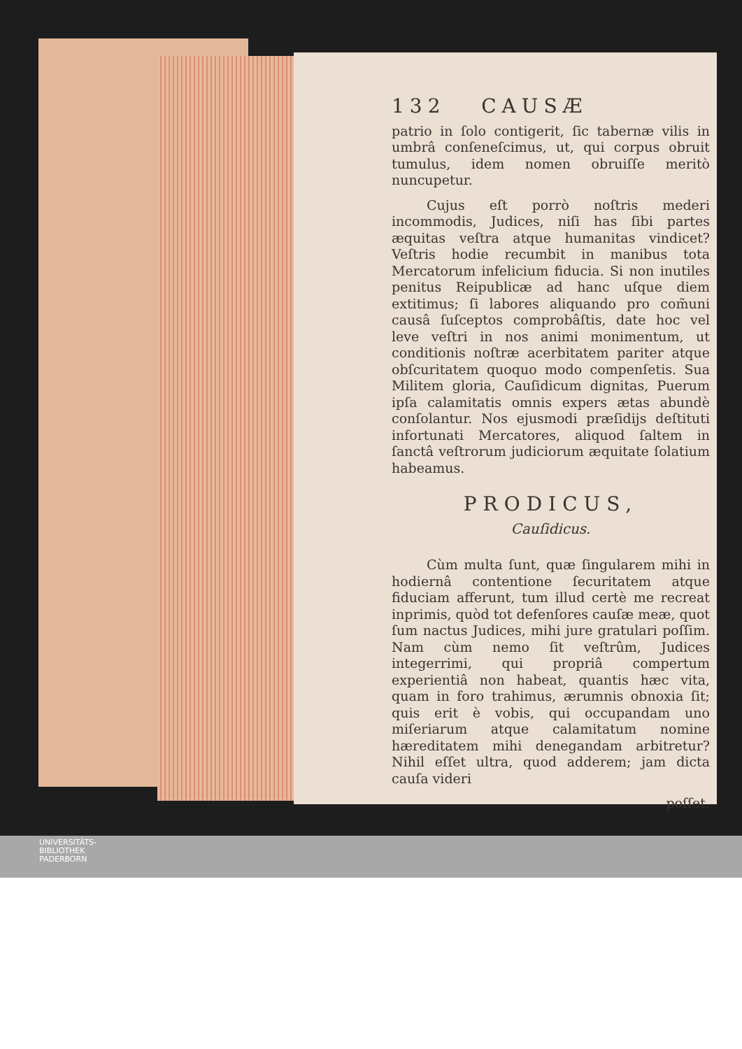132 CAUSÆ
patrio in ſolo contigerit, ſic tabernæ vilis in umbrâ conſeneſcimus, ut, qui corpus obruit tumulus, idem nomen obruiſſe meritò nuncupetur.
Cujus eſt porrò noſtris mederi incommodis, Judices, niſi has ſibi partes æquitas veſtra atque humanitas vindicet? Veſtris hodie recumbit in manibus tota Mercatorum infelicium fiducia. Si non inutiles penitus Reipublicæ ad hanc uſque diem extitimus; ſi labores aliquando pro com̃uni causâ ſuſceptos comprobâſtis, date hoc vel leve veſtri in nos animi monimentum, ut conditionis noſtræ acerbitatem pariter atque obſcuritatem quoquo modo compenſetis. Sua Militem gloria, Cauſidicum dignitas, Puerum ipſa calamitatis omnis expers ætas abundè conſolantur. Nos ejusmodi præſidijs deſtituti infortunati Mercatores, aliquod ſaltem in ſanctâ veſtrorum judiciorum æquitate ſolatium habeamus.
PRODICUS,
Cauſidicus.
Cùm multa ſunt, quæ ſingularem mihi in hodiernâ contentione ſecuritatem atque fiduciam afferunt, tum illud certè me recreat inprimis, quòd tot defenſores cauſæ meæ, quot ſum nactus Judices, mihi jure gratulari poſſim. Nam cùm nemo ſit veſtrûm, Judices integerrimi, qui propriâ compertum experientiâ non habeat, quantis hæc vita, quam in foro trahimus, ærumnis obnoxia ſit; quis erit è vobis, qui occupandam uno miſeriarum atque calamitatum nomine hæreditatem mihi denegandam arbitretur? Nihil eſſet ultra, quod adderem; jam dicta cauſa videri
poſſet,
UNIVERSITÄTS-
BIBLIOTHEK
PADERBORN